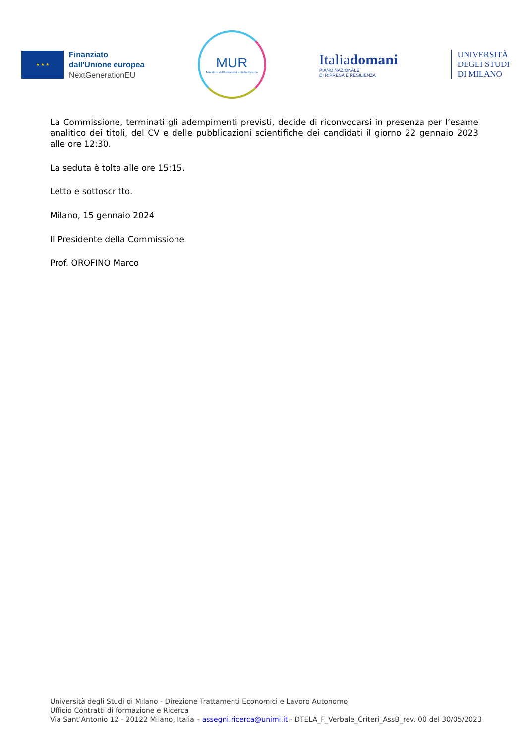★ ★ ★
Finanziato
dall'Unione europea
NextGenerationEU
MUR
Ministero dell'Università e della Ricerca
Italiadomani
PIANO NAZIONALE
DI RIPRESA E RESILIENZA
UNIVERSITÀ
DEGLI STUDI
DI MILANO
La Commissione, terminati gli adempimenti previsti, decide di riconvocarsi in presenza per l’esame analitico dei titoli, del CV e delle pubblicazioni scientifiche dei candidati il giorno 22 gennaio 2023 alle ore 12:30.
La seduta è tolta alle ore 15:15.
Letto e sottoscritto.
Milano, 15 gennaio 2024
Il Presidente della Commissione
Prof. OROFINO Marco
Università degli Studi di Milano - Direzione Trattamenti Economici e Lavoro Autonomo
Ufficio Contratti di formazione e Ricerca
Via Sant’Antonio 12 - 20122 Milano, Italia – assegni.ricerca@unimi.it - DTELA_F_Verbale_Criteri_AssB_rev. 00 del 30/05/2023